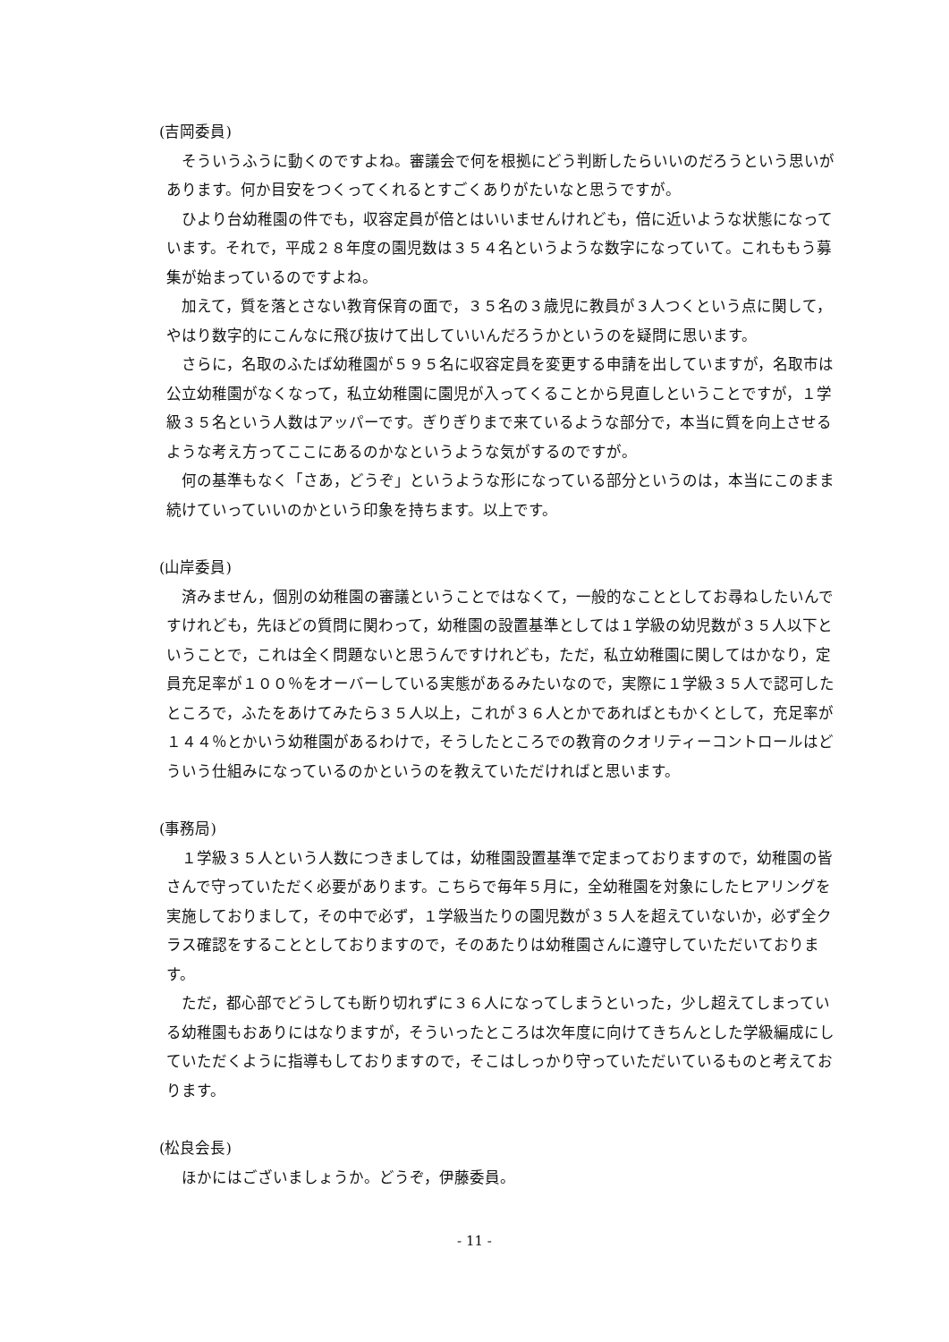(吉岡委員)
そういうふうに動くのですよね。審議会で何を根拠にどう判断したらいいのだろうという思いがあります。何か目安をつくってくれるとすごくありがたいなと思うですが。
ひより台幼稚園の件でも，収容定員が倍とはいいませんけれども，倍に近いような状態になっています。それで，平成２８年度の園児数は３５４名というような数字になっていて。これももう募集が始まっているのですよね。
加えて，質を落とさない教育保育の面で，３５名の３歳児に教員が３人つくという点に関して，やはり数字的にこんなに飛び抜けて出していいんだろうかというのを疑問に思います。
さらに，名取のふたば幼稚園が５９５名に収容定員を変更する申請を出していますが，名取市は公立幼稚園がなくなって，私立幼稚園に園児が入ってくることから見直しということですが，１学級３５名という人数はアッパーです。ぎりぎりまで来ているような部分で，本当に質を向上させるような考え方ってここにあるのかなというような気がするのですが。
何の基準もなく「さあ，どうぞ」というような形になっている部分というのは，本当にこのまま続けていっていいのかという印象を持ちます。以上です。
(山岸委員)
済みません，個別の幼稚園の審議ということではなくて，一般的なこととしてお尋ねしたいんですけれども，先ほどの質問に関わって，幼稚園の設置基準としては１学級の幼児数が３５人以下ということで，これは全く問題ないと思うんですけれども，ただ，私立幼稚園に関してはかなり，定員充足率が１００％をオーバーしている実態があるみたいなので，実際に１学級３５人で認可したところで，ふたをあけてみたら３５人以上，これが３６人とかであればともかくとして，充足率が１４４％とかいう幼稚園があるわけで，そうしたところでの教育のクオリティーコントロールはどういう仕組みになっているのかというのを教えていただければと思います。
(事務局)
１学級３５人という人数につきましては，幼稚園設置基準で定まっておりますので，幼稚園の皆さんで守っていただく必要があります。こちらで毎年５月に，全幼稚園を対象にしたヒアリングを実施しておりまして，その中で必ず，１学級当たりの園児数が３５人を超えていないか，必ず全クラス確認をすることとしておりますので，そのあたりは幼稚園さんに遵守していただいております。
ただ，都心部でどうしても断り切れずに３６人になってしまうといった，少し超えてしまっている幼稚園もおありにはなりますが，そういったところは次年度に向けてきちんとした学級編成にしていただくように指導もしておりますので，そこはしっかり守っていただいているものと考えております。
(松良会長)
ほかにはございましょうか。どうぞ，伊藤委員。
- 11 -